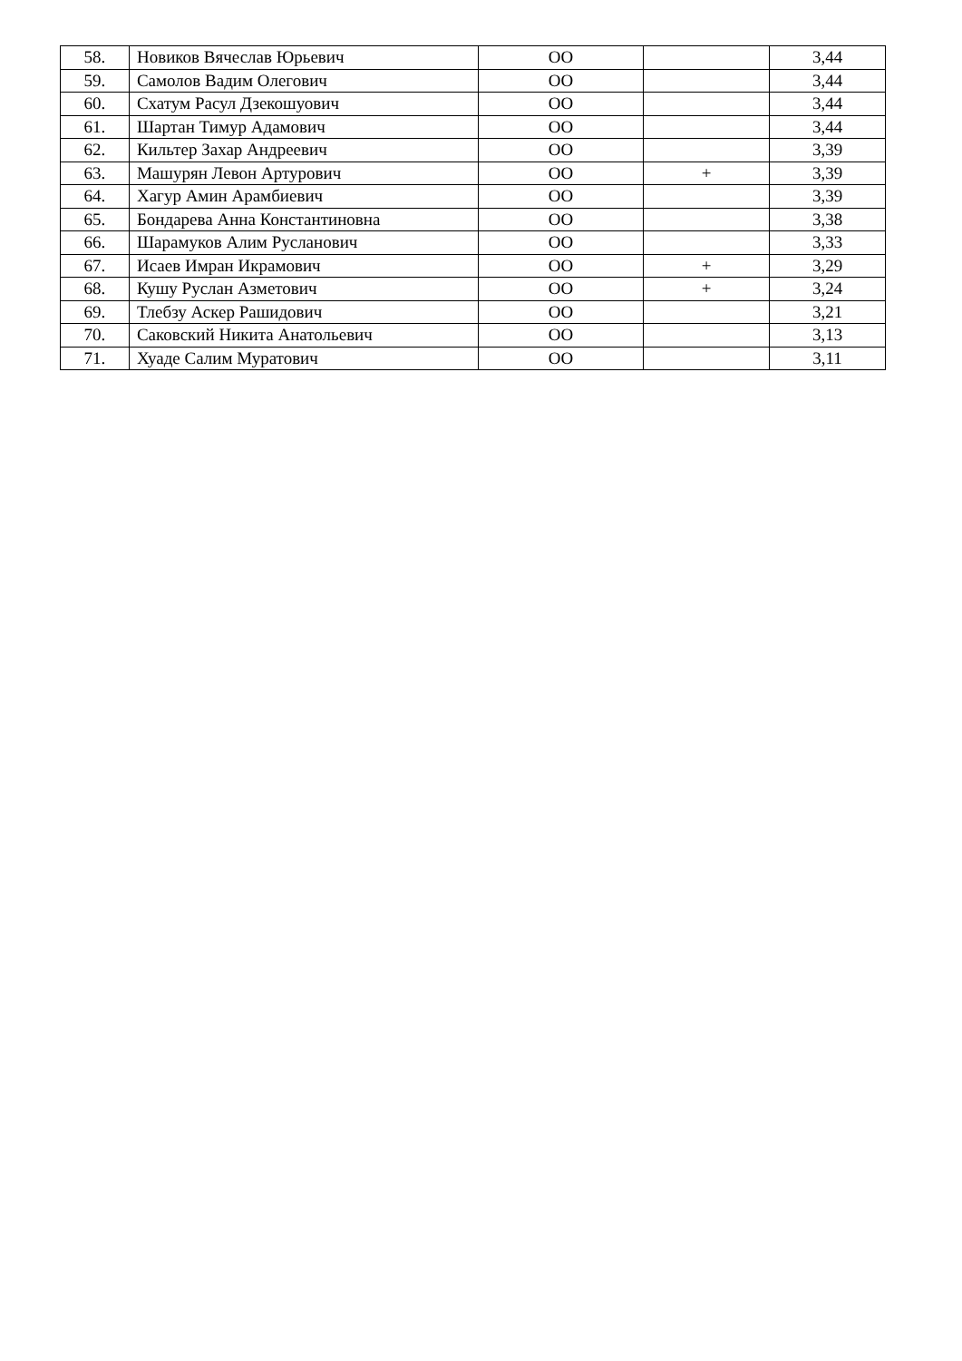| 58. | Новиков Вячеслав Юрьевич | ОО | | 3,44 |
| 59. | Самолов Вадим Олегович | ОО | | 3,44 |
| 60. | Схатум Расул Дзекошуович | ОО | | 3,44 |
| 61. | Шартан Тимур Адамович | ОО | | 3,44 |
| 62. | Кильтер Захар Андреевич | ОО | | 3,39 |
| 63. | Машурян Левон Артурович | ОО | + | 3,39 |
| 64. | Хагур Амин Арамбиевич | ОО | | 3,39 |
| 65. | Бондарева Анна Константиновна | ОО | | 3,38 |
| 66. | Шарамуков Алим Русланович | ОО | | 3,33 |
| 67. | Исаев Имран Икрамович | ОО | + | 3,29 |
| 68. | Кушу Руслан Азметович | ОО | + | 3,24 |
| 69. | Тлебзу Аскер Рашидович | ОО | | 3,21 |
| 70. | Саковский Никита Анатольевич | ОО | | 3,13 |
| 71. | Хуаде Салим Муратович | ОО | | 3,11 |